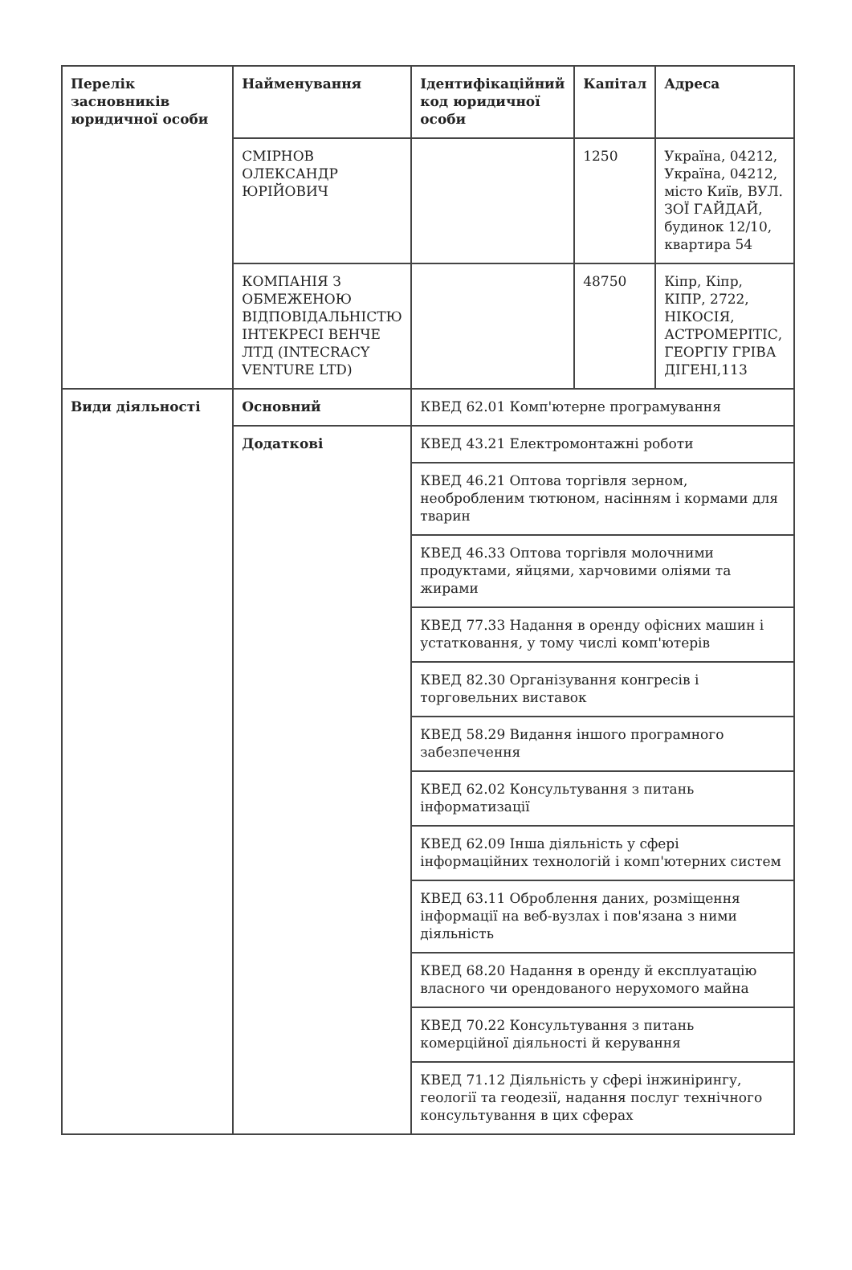| Перелік засновників юридичної особи | Найменування | Ідентифікаційний код юридичної особи | Капітал | Адреса |
| --- | --- | --- | --- | --- |
| | СМІРНОВ ОЛЕКСАНДР ЮРІЙОВИЧ | | 1250 | Україна, 04212, Україна, 04212, місто Київ, ВУЛ. ЗОЇ ГАЙДАЙ, будинок 12/10, квартира 54 |
| | КОМПАНІЯ З ОБМЕЖЕНОЮ ВІДПОВІДАЛЬНІСТЮ ІНТЕКРЕСІ ВЕНЧЕ ЛТД (INTECRACY VENTURE LTD) | | 48750 | Кіпр, Кіпр, КІПР, 2722, НІКОСІЯ, АСТРОМЕРІТІС, ГЕОРГІУ ГРІВА ДІГЕНІ,113 |
| Види діяльності | Основний | КВЕД 62.01 Комп'ютерне програмування | | |
| | Додаткові | КВЕД 43.21 Електромонтажні роботи | | |
| | | КВЕД 46.21 Оптова торгівля зерном, необробленим тютюном, насінням і кормами для тварин | | |
| | | КВЕД 46.33 Оптова торгівля молочними продуктами, яйцями, харчовими оліями та жирами | | |
| | | КВЕД 77.33 Надання в оренду офісних машин і устатковання, у тому числі комп'ютерів | | |
| | | КВЕД 82.30 Організування конгресів і торговельних виставок | | |
| | | КВЕД 58.29 Видання іншого програмного забезпечення | | |
| | | КВЕД 62.02 Консультування з питань інформатизації | | |
| | | КВЕД 62.09 Інша діяльність у сфері інформаційних технологій і комп'ютерних систем | | |
| | | КВЕД 63.11 Оброблення даних, розміщення інформації на веб-вузлах і пов'язана з ними діяльність | | |
| | | КВЕД 68.20 Надання в оренду й експлуатацію власного чи орендованого нерухомого майна | | |
| | | КВЕД 70.22 Консультування з питань комерційної діяльності й керування | | |
| | | КВЕД 71.12 Діяльність у сфері інжинірингу, геології та геодезії, надання послуг технічного консультування в цих сферах | | |